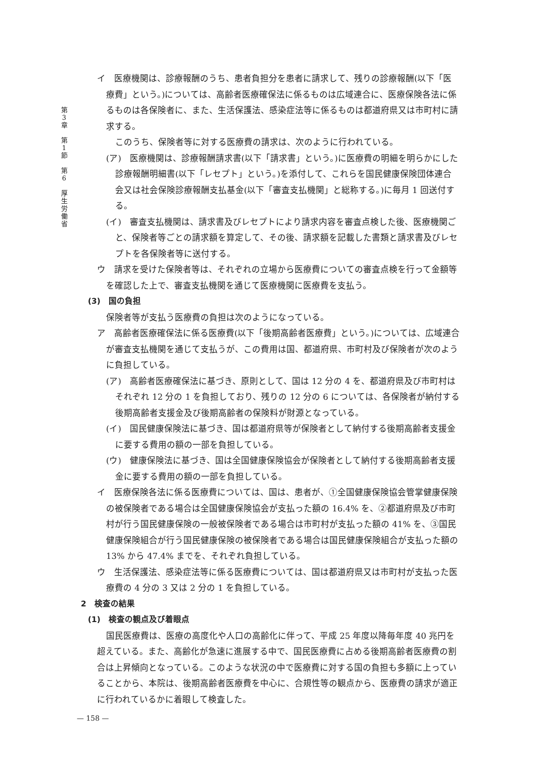第
3
章
第
1
節
第
6
厚
生
労
働
省
イ　医療機関は、診療報酬のうち、患者負担分を患者に請求して、残りの診療報酬(以下「医療費」という。)については、高齢者医療確保法に係るものは広域連合に、医療保険各法に係るものは各保険者に、また、生活保護法、感染症法等に係るものは都道府県又は市町村に請求する。
このうち、保険者等に対する医療費の請求は、次のように行われている。
(ア)　医療機関は、診療報酬請求書(以下「請求書」という。)に医療費の明細を明らかにした診療報酬明細書(以下「レセプト」という。)を添付して、これらを国民健康保険団体連合会又は社会保険診療報酬支払基金(以下「審査支払機関」と総称する。)に毎月 1 回送付する。
(イ)　審査支払機関は、請求書及びレセプトにより請求内容を審査点検した後、医療機関ごと、保険者等ごとの請求額を算定して、その後、請求額を記載した書類と請求書及びレセプトを各保険者等に送付する。
ウ　請求を受けた保険者等は、それぞれの立場から医療費についての審査点検を行って金額等を確認した上で、審査支払機関を通じて医療機関に医療費を支払う。
(3)　国の負担
保険者等が支払う医療費の負担は次のようになっている。
ア　高齢者医療確保法に係る医療費(以下「後期高齢者医療費」という。)については、広域連合が審査支払機関を通じて支払うが、この費用は国、都道府県、市町村及び保険者が次のように負担している。
(ア)　高齢者医療確保法に基づき、原則として、国は 12 分の 4 を、都道府県及び市町村はそれぞれ 12 分の 1 を負担しており、残りの 12 分の 6 については、各保険者が納付する後期高齢者支援金及び後期高齢者の保険料が財源となっている。
(イ)　国民健康保険法に基づき、国は都道府県等が保険者として納付する後期高齢者支援金に要する費用の額の一部を負担している。
(ウ)　健康保険法に基づき、国は全国健康保険協会が保険者として納付する後期高齢者支援金に要する費用の額の一部を負担している。
イ　医療保険各法に係る医療費については、国は、患者が、①全国健康保険協会管掌健康保険の被保険者である場合は全国健康保険協会が支払った額の 16.4% を、②都道府県及び市町村が行う国民健康保険の一般被保険者である場合は市町村が支払った額の 41% を、③国民健康保険組合が行う国民健康保険の被保険者である場合は国民健康保険組合が支払った額の 13% から 47.4% までを、それぞれ負担している。
ウ　生活保護法、感染症法等に係る医療費については、国は都道府県又は市町村が支払った医療費の 4 分の 3 又は 2 分の 1 を負担している。
2　検査の結果
(1)　検査の観点及び着眼点
国民医療費は、医療の高度化や人口の高齢化に伴って、平成 25 年度以降毎年度 40 兆円を超えている。また、高齢化が急速に進展する中で、国民医療費に占める後期高齢者医療費の割合は上昇傾向となっている。このような状況の中で医療費に対する国の負担も多額に上っていることから、本院は、後期高齢者医療費を中心に、合規性等の観点から、医療費の請求が適正に行われているかに着眼して検査した。
— 158 —